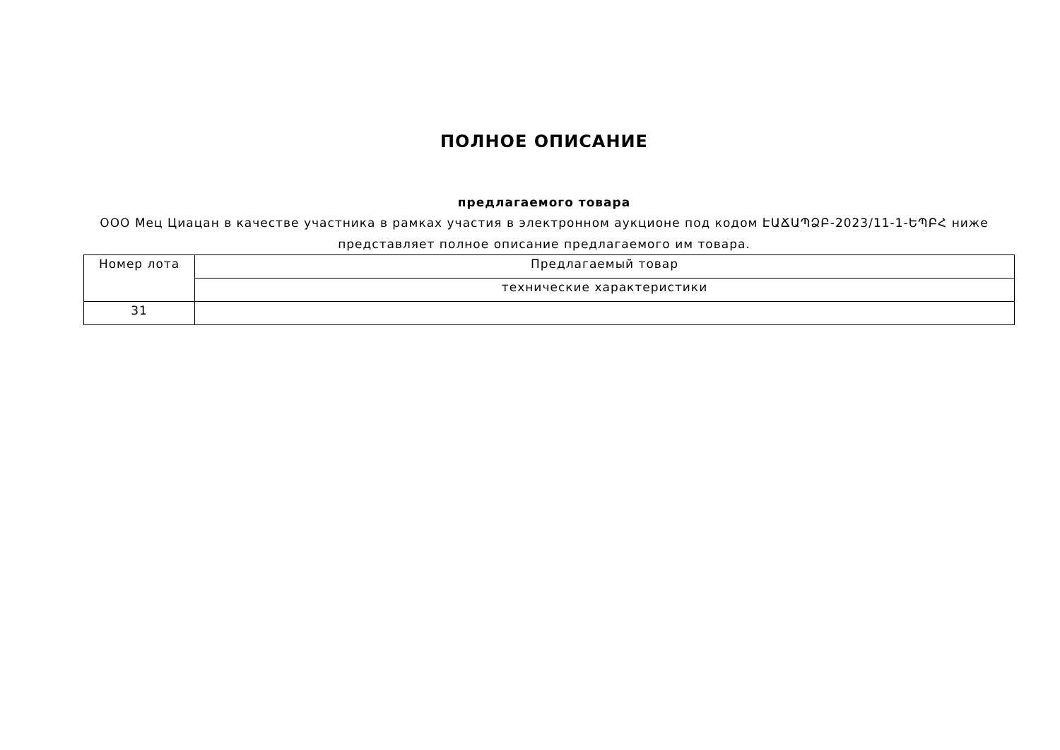ПОЛНОЕ ОПИСАНИЕ
предлагаемого товара
ООО Мец Циацан в качестве участника в рамках участия в электронном аукционе под кодом ԷԱՃԱՊՁԲ-2023/11-1-ԵՊԲՀ ниже представляет полное описание предлагаемого им товара.
| Номер лота | Предлагаемый товар |
| --- | --- |
| | технические характеристики |
| 31 | |